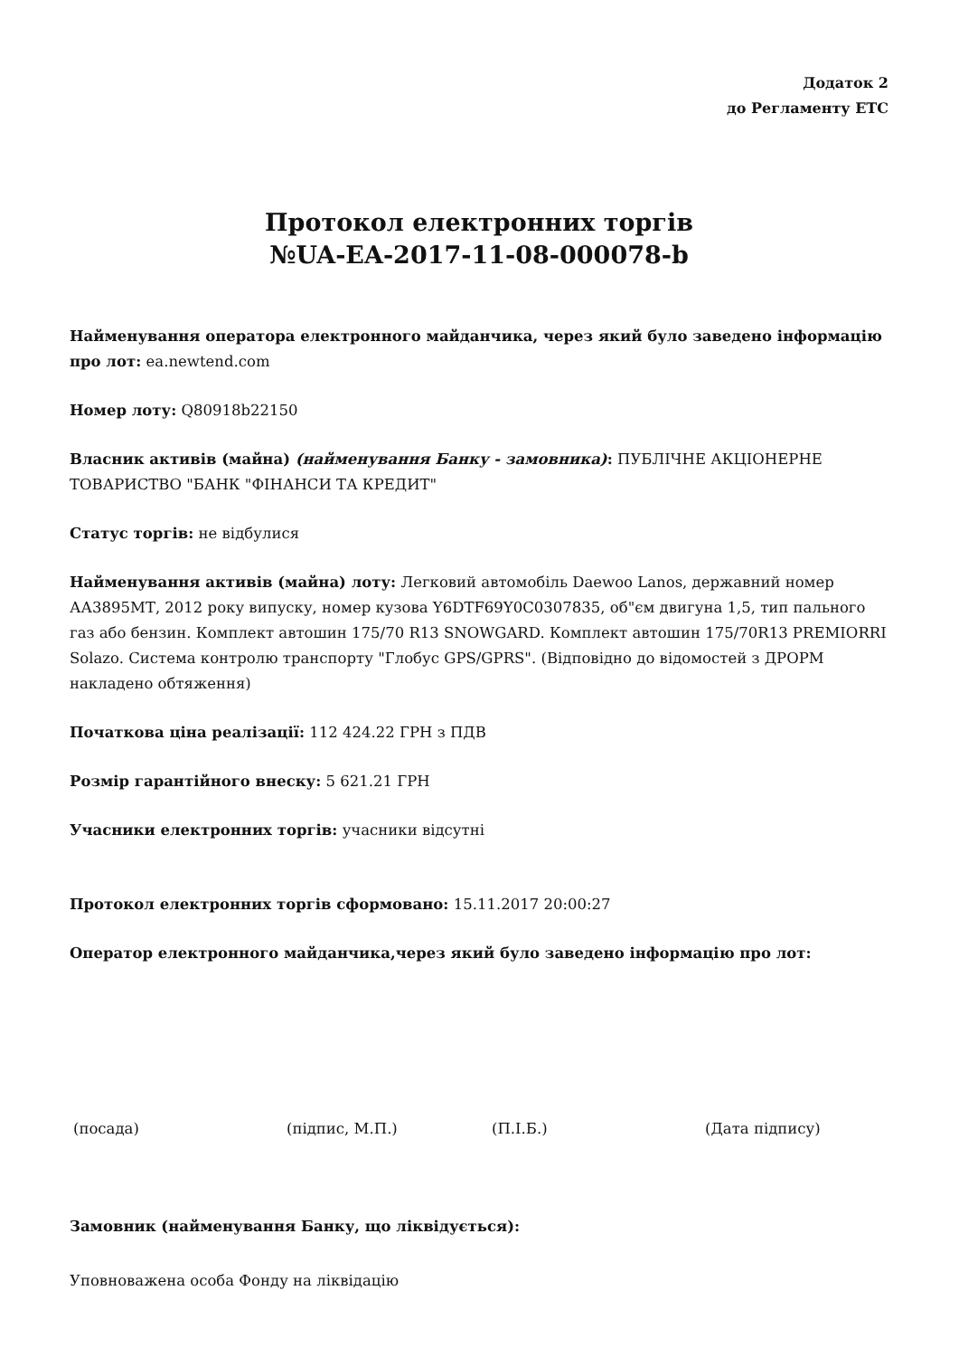Додаток 2
до Регламенту ЕТС
Протокол електронних торгів
№UA-EA-2017-11-08-000078-b
Найменування оператора електронного майданчика, через який було заведено інформацію про лот: ea.newtend.com
Номер лоту: Q80918b22150
Власник активів (майна) (найменування Банку - замовника): ПУБЛІЧНЕ АКЦІОНЕРНЕ ТОВАРИСТВО "БАНК "ФІНАНСИ ТА КРЕДИТ"
Статус торгів: не відбулися
Найменування активів (майна) лоту: Легковий автомобіль Daewoo Lanos, державний номер АА3895МТ, 2012 року випуску, номер кузова Y6DTF69Y0C0307835, об"єм двигуна 1,5, тип пального газ або бензин. Комплект автошин 175/70 R13 SNOWGARD. Комплект автошин 175/70R13 PREMIORRI Solazo. Система контролю транспорту "Глобус GPS/GPRS". (Відповідно до відомостей з ДРОРМ накладено обтяження)
Початкова ціна реалізації: 112 424.22 ГРН з ПДВ
Розмір гарантійного внеску: 5 621.21 ГРН
Учасники електронних торгів: учасники відсутні
Протокол електронних торгів сформовано: 15.11.2017 20:00:27
Оператор електронного майданчика,через який було заведено інформацію про лот:
(посада) (підпис, М.П.) (П.І.Б.) (Дата підпису)
Замовник (найменування Банку, що ліквідується):
Уповноважена особа Фонду на ліквідацію